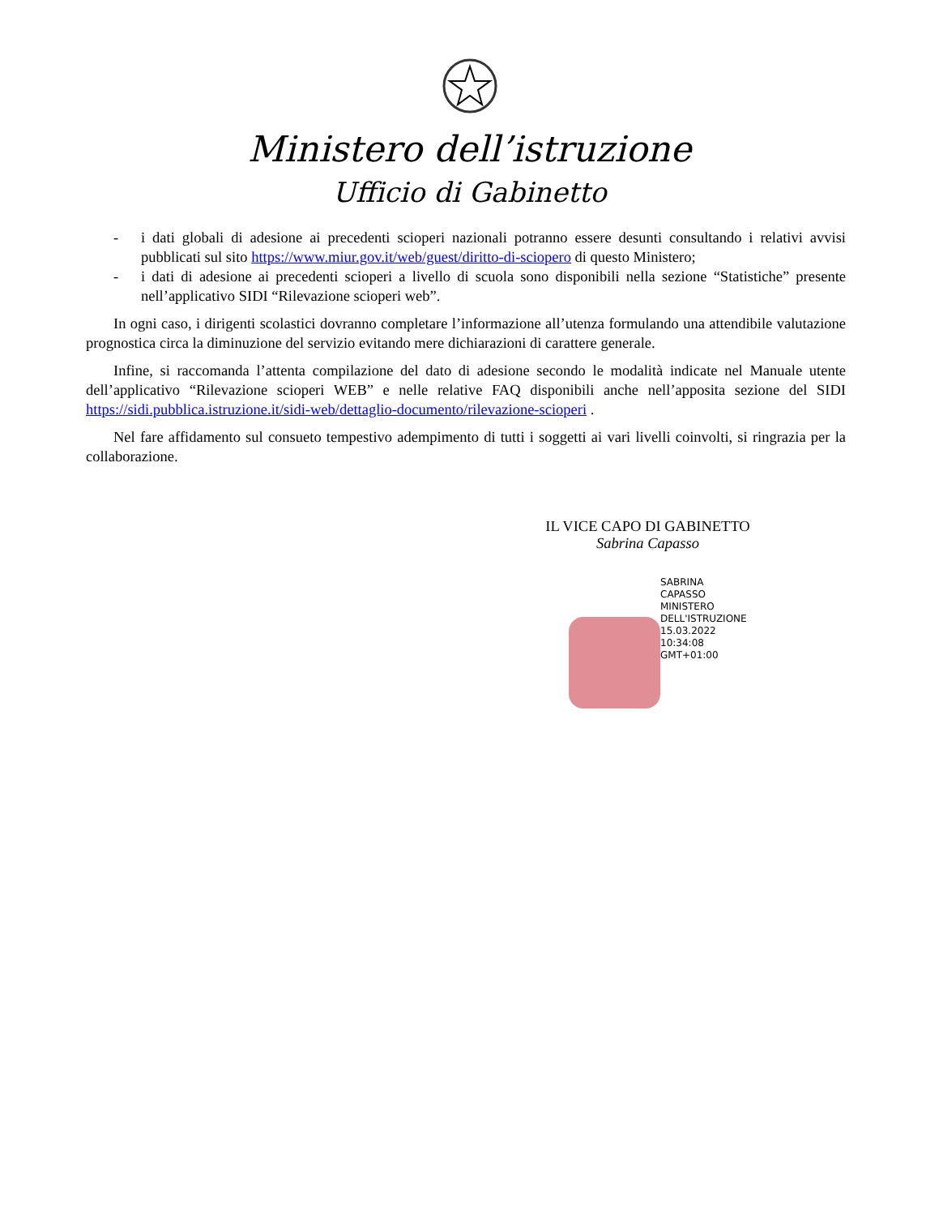Ministero dell’istruzione
Ufficio di Gabinetto
- i dati globali di adesione ai precedenti scioperi nazionali potranno essere desunti consultando i relativi avvisi pubblicati sul sito https://www.miur.gov.it/web/guest/diritto-di-sciopero di questo Ministero;
- i dati di adesione ai precedenti scioperi a livello di scuola sono disponibili nella sezione “Statistiche” presente nell’applicativo SIDI “Rilevazione scioperi web”.
In ogni caso, i dirigenti scolastici dovranno completare l’informazione all’utenza formulando una attendibile valutazione prognostica circa la diminuzione del servizio evitando mere dichiarazioni di carattere generale.
Infine, si raccomanda l’attenta compilazione del dato di adesione secondo le modalità indicate nel Manuale utente dell’applicativo “Rilevazione scioperi WEB” e nelle relative FAQ disponibili anche nell’apposita sezione del SIDI https://sidi.pubblica.istruzione.it/sidi-web/dettaglio-documento/rilevazione-scioperi .
Nel fare affidamento sul consueto tempestivo adempimento di tutti i soggetti ai vari livelli coinvolti, si ringrazia per la collaborazione.
IL VICE CAPO DI GABINETTO
Sabrina Capasso
SABRINA
CAPASSO
MINISTERO
DELL'ISTRUZIONE
15.03.2022
10:34:08
GMT+01:00